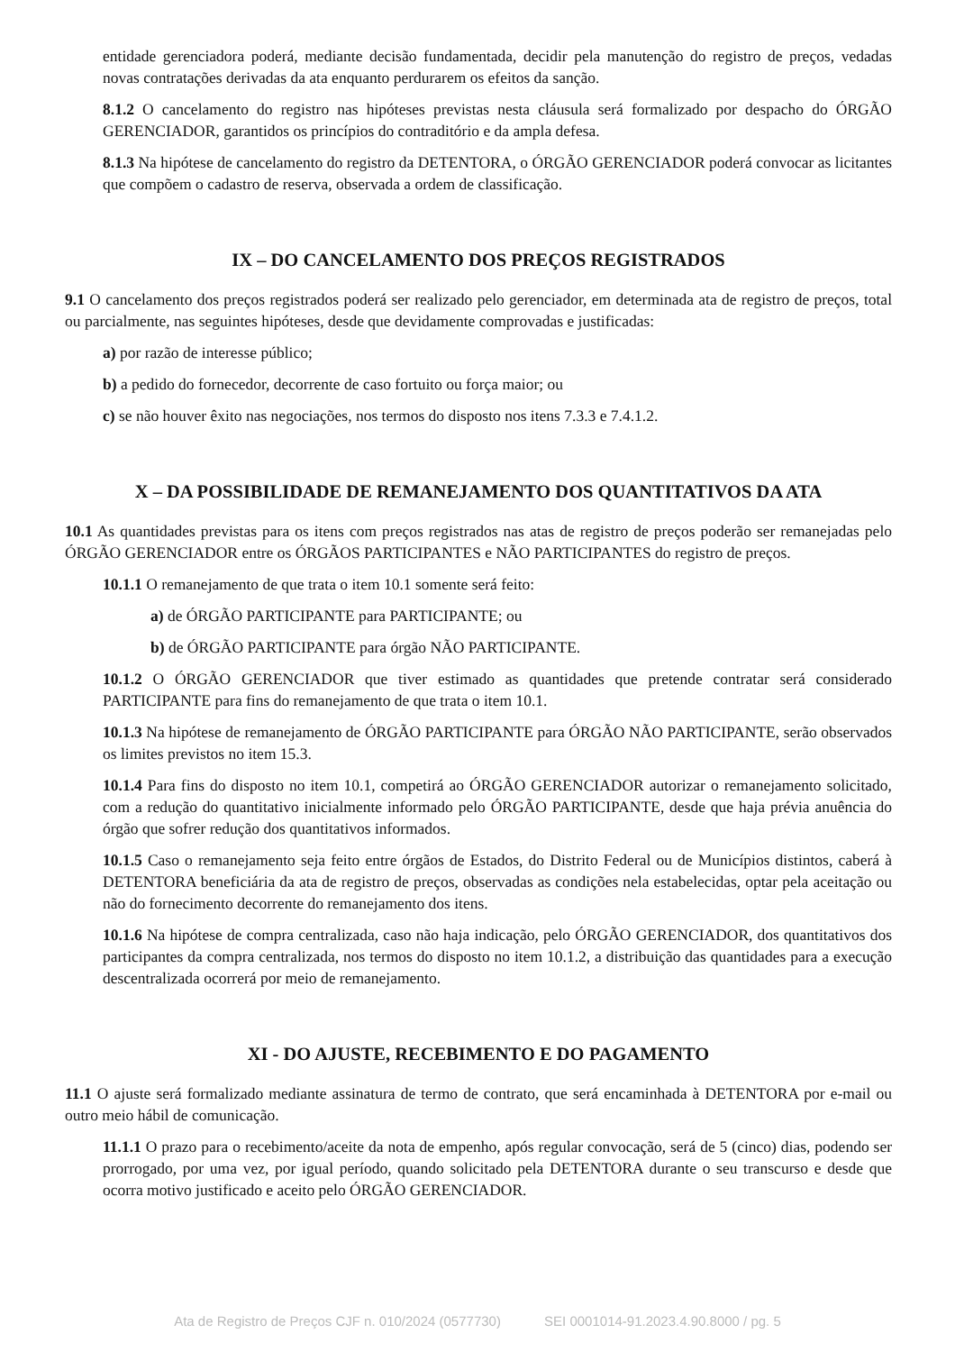entidade gerenciadora poderá, mediante decisão fundamentada, decidir pela manutenção do registro de preços, vedadas novas contratações derivadas da ata enquanto perdurarem os efeitos da sanção.
8.1.2 O cancelamento do registro nas hipóteses previstas nesta cláusula será formalizado por despacho do ÓRGÃO GERENCIADOR, garantidos os princípios do contraditório e da ampla defesa.
8.1.3 Na hipótese de cancelamento do registro da DETENTORA, o ÓRGÃO GERENCIADOR poderá convocar as licitantes que compõem o cadastro de reserva, observada a ordem de classificação.
IX – DO CANCELAMENTO DOS PREÇOS REGISTRADOS
9.1 O cancelamento dos preços registrados poderá ser realizado pelo gerenciador, em determinada ata de registro de preços, total ou parcialmente, nas seguintes hipóteses, desde que devidamente comprovadas e justificadas:
a) por razão de interesse público;
b) a pedido do fornecedor, decorrente de caso fortuito ou força maior; ou
c) se não houver êxito nas negociações, nos termos do disposto nos itens 7.3.3 e 7.4.1.2.
X – DA POSSIBILIDADE DE REMANEJAMENTO DOS QUANTITATIVOS DA ATA
10.1 As quantidades previstas para os itens com preços registrados nas atas de registro de preços poderão ser remanejadas pelo ÓRGÃO GERENCIADOR entre os ÓRGÃOS PARTICIPANTES e NÃO PARTICIPANTES do registro de preços.
10.1.1 O remanejamento de que trata o item 10.1 somente será feito:
a) de ÓRGÃO PARTICIPANTE para PARTICIPANTE; ou
b) de ÓRGÃO PARTICIPANTE para órgão NÃO PARTICIPANTE.
10.1.2 O ÓRGÃO GERENCIADOR que tiver estimado as quantidades que pretende contratar será considerado PARTICIPANTE para fins do remanejamento de que trata o item 10.1.
10.1.3 Na hipótese de remanejamento de ÓRGÃO PARTICIPANTE para ÓRGÃO NÃO PARTICIPANTE, serão observados os limites previstos no item 15.3.
10.1.4 Para fins do disposto no item 10.1, competirá ao ÓRGÃO GERENCIADOR autorizar o remanejamento solicitado, com a redução do quantitativo inicialmente informado pelo ÓRGÃO PARTICIPANTE, desde que haja prévia anuência do órgão que sofrer redução dos quantitativos informados.
10.1.5 Caso o remanejamento seja feito entre órgãos de Estados, do Distrito Federal ou de Municípios distintos, caberá à DETENTORA beneficiária da ata de registro de preços, observadas as condições nela estabelecidas, optar pela aceitação ou não do fornecimento decorrente do remanejamento dos itens.
10.1.6 Na hipótese de compra centralizada, caso não haja indicação, pelo ÓRGÃO GERENCIADOR, dos quantitativos dos participantes da compra centralizada, nos termos do disposto no item 10.1.2, a distribuição das quantidades para a execução descentralizada ocorrerá por meio de remanejamento.
XI - DO AJUSTE, RECEBIMENTO E DO PAGAMENTO
11.1 O ajuste será formalizado mediante assinatura de termo de contrato, que será encaminhada à DETENTORA por e-mail ou outro meio hábil de comunicação.
11.1.1 O prazo para o recebimento/aceite da nota de empenho, após regular convocação, será de 5 (cinco) dias, podendo ser prorrogado, por uma vez, por igual período, quando solicitado pela DETENTORA durante o seu transcurso e desde que ocorra motivo justificado e aceito pelo ÓRGÃO GERENCIADOR.
Ata de Registro de Preços CJF n. 010/2024 (0577730) SEI 0001014-91.2023.4.90.8000 / pg. 5